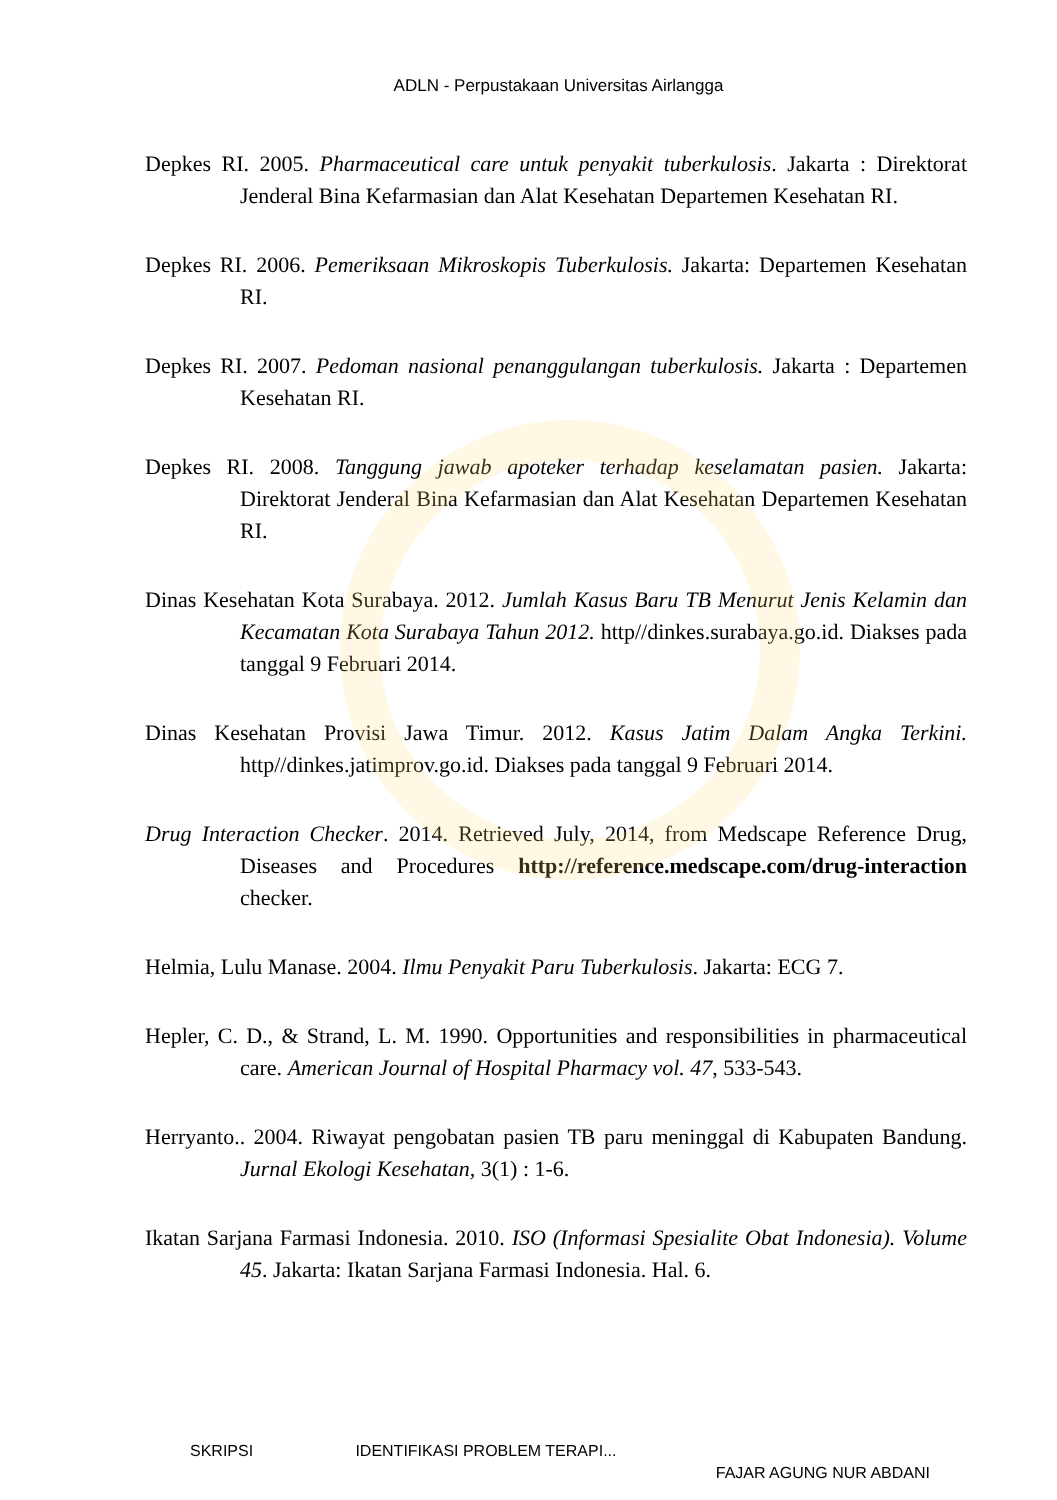ADLN - Perpustakaan Universitas Airlangga
Depkes RI. 2005. Pharmaceutical care untuk penyakit tuberkulosis. Jakarta : Direktorat Jenderal Bina Kefarmasian dan Alat Kesehatan Departemen Kesehatan RI.
Depkes RI. 2006. Pemeriksaan Mikroskopis Tuberkulosis. Jakarta: Departemen Kesehatan RI.
Depkes RI. 2007. Pedoman nasional penanggulangan tuberkulosis. Jakarta : Departemen Kesehatan RI.
Depkes RI. 2008. Tanggung jawab apoteker terhadap keselamatan pasien. Jakarta: Direktorat Jenderal Bina Kefarmasian dan Alat Kesehatan Departemen Kesehatan RI.
Dinas Kesehatan Kota Surabaya. 2012. Jumlah Kasus Baru TB Menurut Jenis Kelamin dan Kecamatan Kota Surabaya Tahun 2012. http//dinkes.surabaya.go.id. Diakses pada tanggal 9 Februari 2014.
Dinas Kesehatan Provisi Jawa Timur. 2012. Kasus Jatim Dalam Angka Terkini. http//dinkes.jatimprov.go.id. Diakses pada tanggal 9 Februari 2014.
Drug Interaction Checker. 2014. Retrieved July, 2014, from Medscape Reference Drug, Diseases and Procedures http://reference.medscape.com/drug-interaction checker.
Helmia, Lulu Manase. 2004. Ilmu Penyakit Paru Tuberkulosis. Jakarta: ECG 7.
Hepler, C. D., & Strand, L. M. 1990. Opportunities and responsibilities in pharmaceutical care. American Journal of Hospital Pharmacy vol. 47, 533-543.
Herryanto.. 2004. Riwayat pengobatan pasien TB paru meninggal di Kabupaten Bandung. Jurnal Ekologi Kesehatan, 3(1) : 1-6.
Ikatan Sarjana Farmasi Indonesia. 2010. ISO (Informasi Spesialite Obat Indonesia). Volume 45. Jakarta: Ikatan Sarjana Farmasi Indonesia. Hal. 6.
SKRIPSI IDENTIFIKASI PROBLEM TERAPI...
FAJAR AGUNG NUR ABDANI